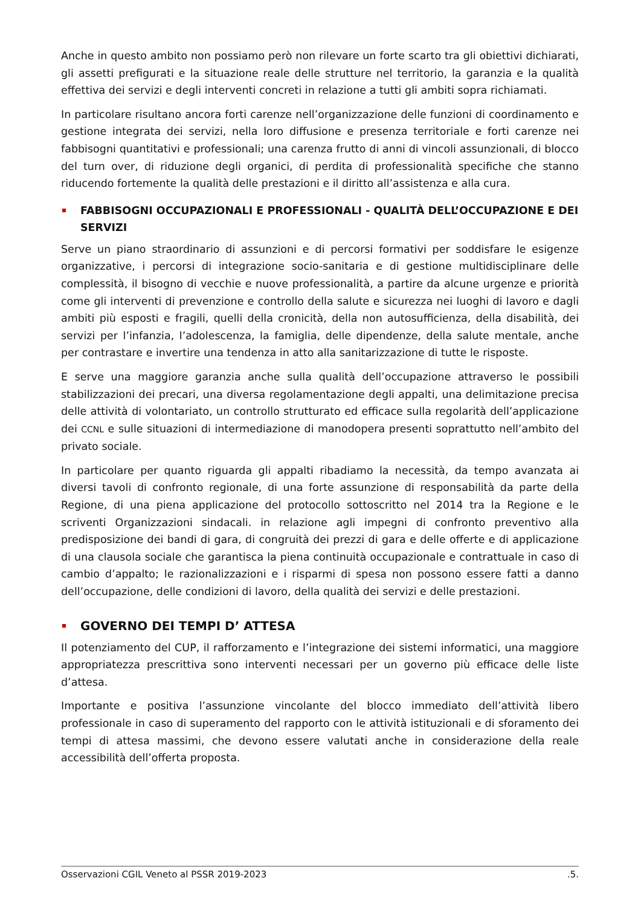Anche in questo ambito non possiamo però non rilevare un forte scarto tra gli obiettivi dichiarati, gli assetti prefigurati e la situazione reale delle strutture nel territorio, la garanzia e la qualità effettiva dei servizi e degli interventi concreti in relazione a tutti gli ambiti sopra richiamati.
In particolare risultano ancora forti carenze nell’organizzazione delle funzioni di coordinamento e gestione integrata dei servizi, nella loro diffusione e presenza territoriale e forti carenze nei fabbisogni quantitativi e professionali; una carenza frutto di anni di vincoli assunzionali, di blocco del turn over, di riduzione degli organici, di perdita di professionalità specifiche che stanno riducendo fortemente la qualità delle prestazioni e il diritto all’assistenza e alla cura.
FABBISOGNI OCCUPAZIONALI E PROFESSIONALI - QUALITÀ DELL’OCCUPAZIONE E DEI SERVIZI
Serve un piano straordinario di assunzioni e di percorsi formativi per soddisfare le esigenze organizzative, i percorsi di integrazione socio-sanitaria e di gestione multidisciplinare delle complessità, il bisogno di vecchie e nuove professionalità, a partire da alcune urgenze e priorità come gli interventi di prevenzione e controllo della salute e sicurezza nei luoghi di lavoro e dagli ambiti più esposti e fragili, quelli della cronicità, della non autosufficienza, della disabilità, dei servizi per l’infanzia, l’adolescenza, la famiglia, delle dipendenze, della salute mentale, anche per contrastare e invertire una tendenza in atto alla sanitarizzazione di tutte le risposte.
E serve una maggiore garanzia anche sulla qualità dell’occupazione attraverso le possibili stabilizzazioni dei precari, una diversa regolamentazione degli appalti, una delimitazione precisa delle attività di volontariato, un controllo strutturato ed efficace sulla regolarità dell’applicazione dei CCNL e sulle situazioni di intermediazione di manodopera presenti soprattutto nell’ambito del privato sociale.
In particolare per quanto riguarda gli appalti ribadiamo la necessità, da tempo avanzata ai diversi tavoli di confronto regionale, di una forte assunzione di responsabilità da parte della Regione, di una piena applicazione del protocollo sottoscritto nel 2014 tra la Regione e le scriventi Organizzazioni sindacali. in relazione agli impegni di confronto preventivo alla predisposizione dei bandi di gara, di congruità dei prezzi di gara e delle offerte e di applicazione di una clausola sociale che garantisca la piena continuità occupazionale e contrattuale in caso di cambio d’appalto; le razionalizzazioni e i risparmi di spesa non possono essere fatti a danno dell’occupazione, delle condizioni di lavoro, della qualità dei servizi e delle prestazioni.
GOVERNO DEI TEMPI D’ ATTESA
Il potenziamento del CUP, il rafforzamento e l’integrazione dei sistemi informatici, una maggiore appropriatezza prescrittiva sono interventi necessari per un governo più efficace delle liste d’attesa.
Importante e positiva l’assunzione vincolante del blocco immediato dell’attività libero professionale in caso di superamento del rapporto con le attività istituzionali e di sforamento dei tempi di attesa massimi, che devono essere valutati anche in considerazione della reale accessibilità dell’offerta proposta.
Osservazioni CGIL Veneto al PSSR 2019-2023 .5.